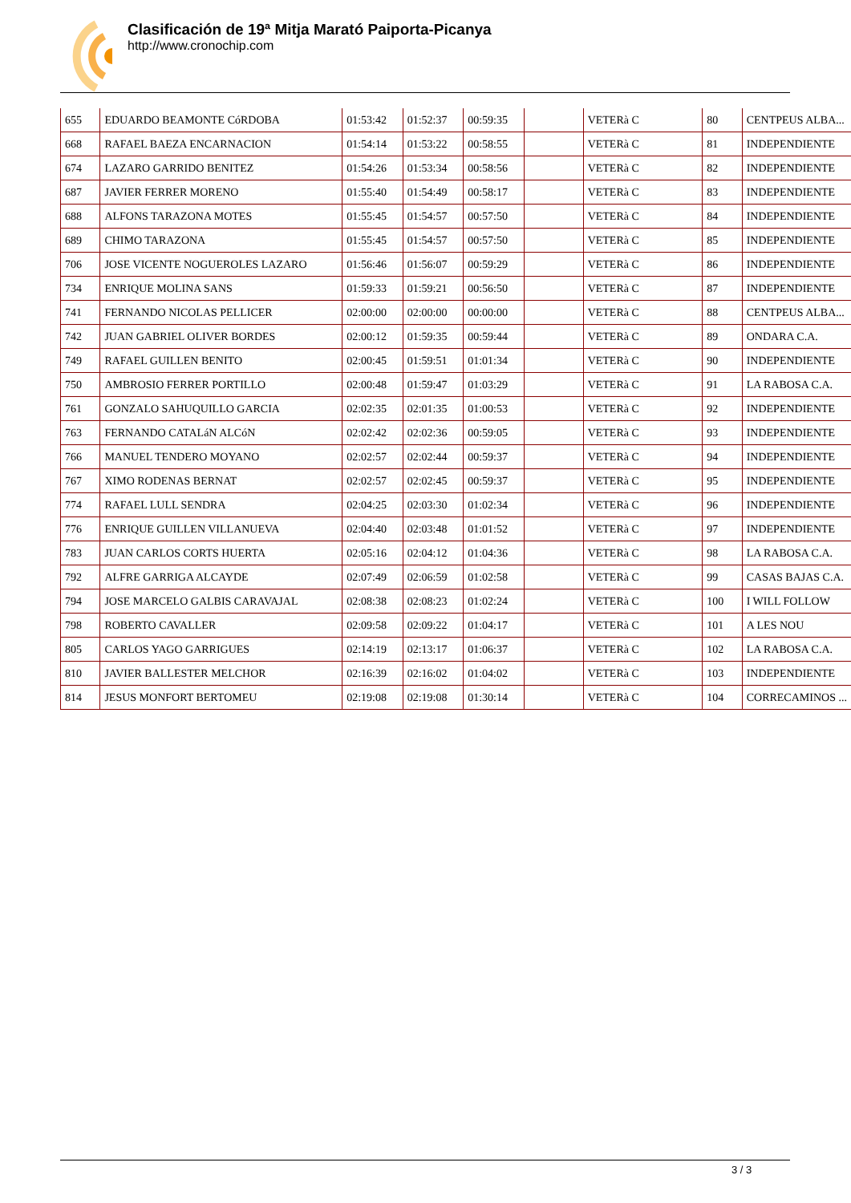Clasificación de 19ª Mitja Marató Paiporta-Picanya
http://www.cronochip.com
| 655 | EDUARDO BEAMONTE CóRDOBA | 01:53:42 | 01:52:37 | 00:59:35 | | VETERà C | 80 | CENTPEUS ALBA... |
| 668 | RAFAEL BAEZA ENCARNACION | 01:54:14 | 01:53:22 | 00:58:55 | | VETERà C | 81 | INDEPENDIENTE |
| 674 | LAZARO GARRIDO BENITEZ | 01:54:26 | 01:53:34 | 00:58:56 | | VETERà C | 82 | INDEPENDIENTE |
| 687 | JAVIER FERRER MORENO | 01:55:40 | 01:54:49 | 00:58:17 | | VETERà C | 83 | INDEPENDIENTE |
| 688 | ALFONS TARAZONA MOTES | 01:55:45 | 01:54:57 | 00:57:50 | | VETERà C | 84 | INDEPENDIENTE |
| 689 | CHIMO TARAZONA | 01:55:45 | 01:54:57 | 00:57:50 | | VETERà C | 85 | INDEPENDIENTE |
| 706 | JOSE VICENTE NOGUEROLES LAZARO | 01:56:46 | 01:56:07 | 00:59:29 | | VETERà C | 86 | INDEPENDIENTE |
| 734 | ENRIQUE MOLINA SANS | 01:59:33 | 01:59:21 | 00:56:50 | | VETERà C | 87 | INDEPENDIENTE |
| 741 | FERNANDO NICOLAS PELLICER | 02:00:00 | 02:00:00 | 00:00:00 | | VETERà C | 88 | CENTPEUS ALBA... |
| 742 | JUAN GABRIEL OLIVER BORDES | 02:00:12 | 01:59:35 | 00:59:44 | | VETERà C | 89 | ONDARA C.A. |
| 749 | RAFAEL GUILLEN BENITO | 02:00:45 | 01:59:51 | 01:01:34 | | VETERà C | 90 | INDEPENDIENTE |
| 750 | AMBROSIO FERRER PORTILLO | 02:00:48 | 01:59:47 | 01:03:29 | | VETERà C | 91 | LA RABOSA C.A. |
| 761 | GONZALO SAHUQUILLO GARCIA | 02:02:35 | 02:01:35 | 01:00:53 | | VETERà C | 92 | INDEPENDIENTE |
| 763 | FERNANDO CATALáN ALCóN | 02:02:42 | 02:02:36 | 00:59:05 | | VETERà C | 93 | INDEPENDIENTE |
| 766 | MANUEL TENDERO MOYANO | 02:02:57 | 02:02:44 | 00:59:37 | | VETERà C | 94 | INDEPENDIENTE |
| 767 | XIMO RODENAS BERNAT | 02:02:57 | 02:02:45 | 00:59:37 | | VETERà C | 95 | INDEPENDIENTE |
| 774 | RAFAEL LULL SENDRA | 02:04:25 | 02:03:30 | 01:02:34 | | VETERà C | 96 | INDEPENDIENTE |
| 776 | ENRIQUE GUILLEN VILLANUEVA | 02:04:40 | 02:03:48 | 01:01:52 | | VETERà C | 97 | INDEPENDIENTE |
| 783 | JUAN CARLOS CORTS HUERTA | 02:05:16 | 02:04:12 | 01:04:36 | | VETERà C | 98 | LA RABOSA C.A. |
| 792 | ALFRE GARRIGA ALCAYDE | 02:07:49 | 02:06:59 | 01:02:58 | | VETERà C | 99 | CASAS BAJAS C.A. |
| 794 | JOSE MARCELO GALBIS CARAVAJAL | 02:08:38 | 02:08:23 | 01:02:24 | | VETERà C | 100 | I WILL FOLLOW |
| 798 | ROBERTO CAVALLER | 02:09:58 | 02:09:22 | 01:04:17 | | VETERà C | 101 | A LES NOU |
| 805 | CARLOS YAGO GARRIGUES | 02:14:19 | 02:13:17 | 01:06:37 | | VETERà C | 102 | LA RABOSA C.A. |
| 810 | JAVIER BALLESTER MELCHOR | 02:16:39 | 02:16:02 | 01:04:02 | | VETERà C | 103 | INDEPENDIENTE |
| 814 | JESUS MONFORT BERTOMEU | 02:19:08 | 02:19:08 | 01:30:14 | | VETERà C | 104 | CORRECAMINOS ... |
3 / 3